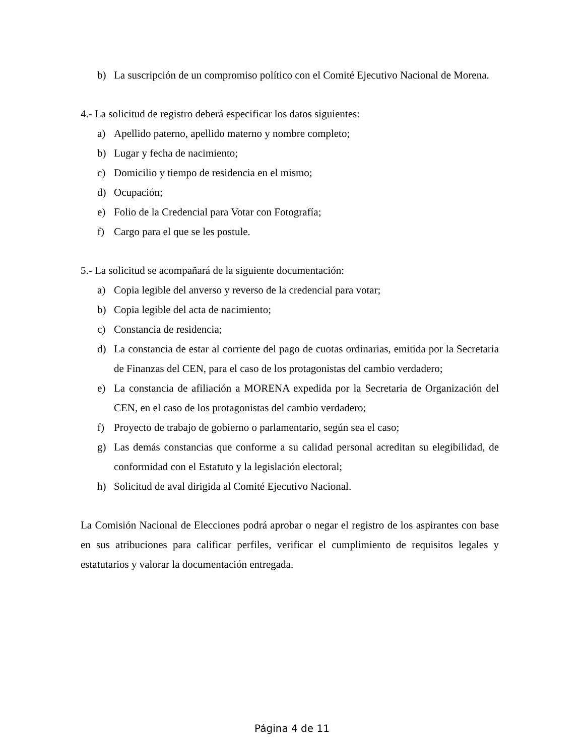b) La suscripción de un compromiso político con el Comité Ejecutivo Nacional de Morena.
4.- La solicitud de registro deberá especificar los datos siguientes:
a) Apellido paterno, apellido materno y nombre completo;
b) Lugar y fecha de nacimiento;
c) Domicilio y tiempo de residencia en el mismo;
d) Ocupación;
e) Folio de la Credencial para Votar con Fotografía;
f) Cargo para el que se les postule.
5.- La solicitud se acompañará de la siguiente documentación:
a) Copia legible del anverso y reverso de la credencial para votar;
b) Copia legible del acta de nacimiento;
c) Constancia de residencia;
d) La constancia de estar al corriente del pago de cuotas ordinarias, emitida por la Secretaria de Finanzas del CEN, para el caso de los protagonistas del cambio verdadero;
e) La constancia de afiliación a MORENA expedida por la Secretaria de Organización del CEN, en el caso de los protagonistas del cambio verdadero;
f) Proyecto de trabajo de gobierno o parlamentario, según sea el caso;
g) Las demás constancias que conforme a su calidad personal acreditan su elegibilidad, de conformidad con el Estatuto y la legislación electoral;
h) Solicitud de aval dirigida al Comité Ejecutivo Nacional.
La Comisión Nacional de Elecciones podrá aprobar o negar el registro de los aspirantes con base en sus atribuciones para calificar perfiles, verificar el cumplimiento de requisitos legales y estatutarios y valorar la documentación entregada.
Página 4 de 11